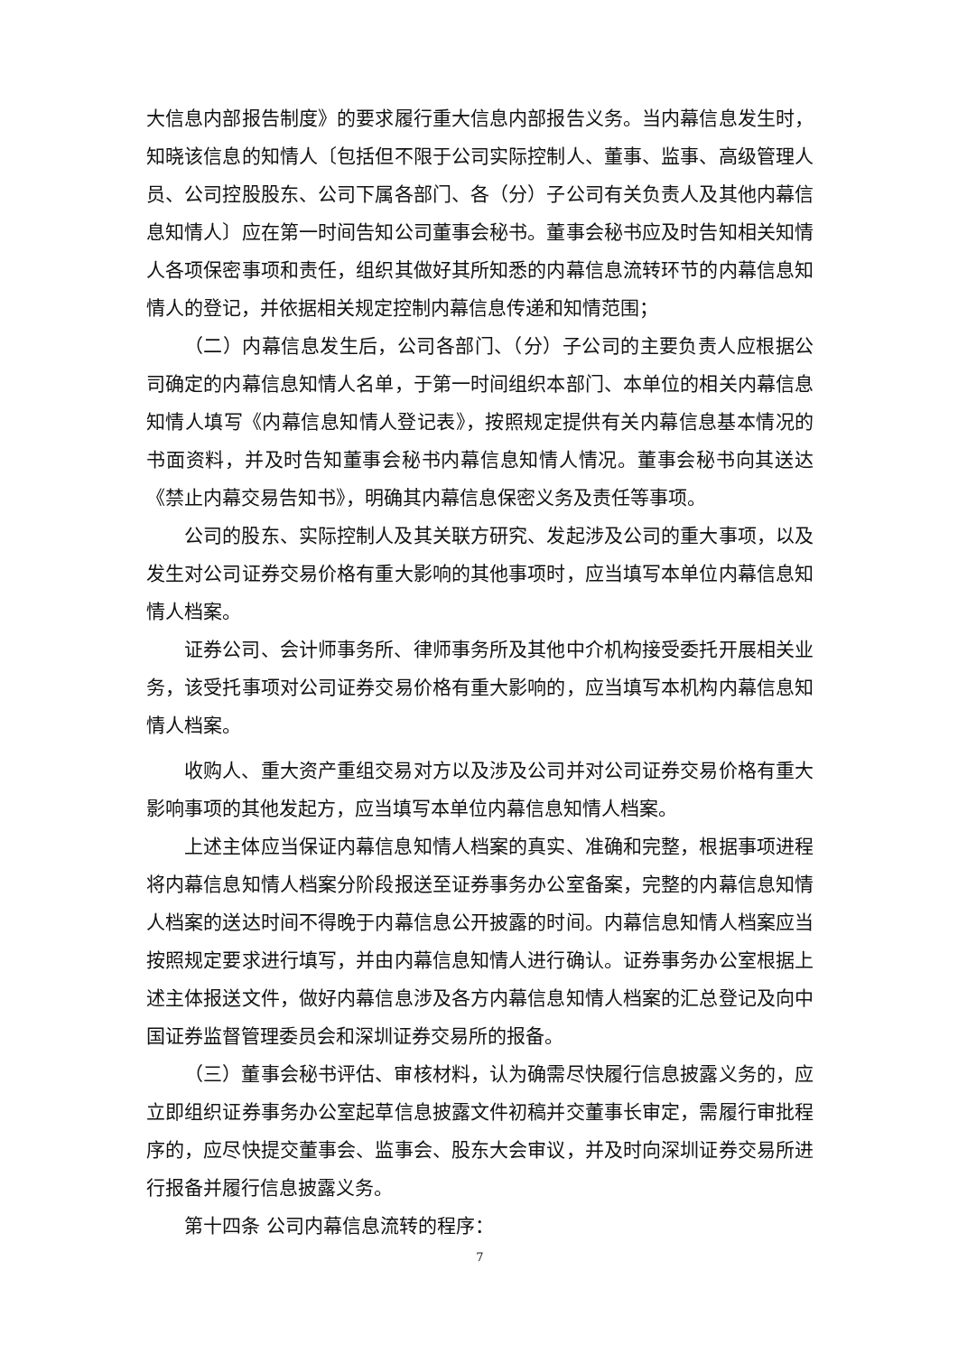大信息内部报告制度》的要求履行重大信息内部报告义务。当内幕信息发生时，知晓该信息的知情人〔包括但不限于公司实际控制人、董事、监事、高级管理人员、公司控股股东、公司下属各部门、各（分）子公司有关负责人及其他内幕信息知情人〕应在第一时间告知公司董事会秘书。董事会秘书应及时告知相关知情人各项保密事项和责任，组织其做好其所知悉的内幕信息流转环节的内幕信息知情人的登记，并依据相关规定控制内幕信息传递和知情范围；
（二）内幕信息发生后，公司各部门、（分）子公司的主要负责人应根据公司确定的内幕信息知情人名单，于第一时间组织本部门、本单位的相关内幕信息知情人填写《内幕信息知情人登记表》，按照规定提供有关内幕信息基本情况的书面资料，并及时告知董事会秘书内幕信息知情人情况。董事会秘书向其送达《禁止内幕交易告知书》，明确其内幕信息保密义务及责任等事项。
公司的股东、实际控制人及其关联方研究、发起涉及公司的重大事项，以及发生对公司证券交易价格有重大影响的其他事项时，应当填写本单位内幕信息知情人档案。
证券公司、会计师事务所、律师事务所及其他中介机构接受委托开展相关业务，该受托事项对公司证券交易价格有重大影响的，应当填写本机构内幕信息知情人档案。
收购人、重大资产重组交易对方以及涉及公司并对公司证券交易价格有重大影响事项的其他发起方，应当填写本单位内幕信息知情人档案。
上述主体应当保证内幕信息知情人档案的真实、准确和完整，根据事项进程将内幕信息知情人档案分阶段报送至证券事务办公室备案，完整的内幕信息知情人档案的送达时间不得晚于内幕信息公开披露的时间。内幕信息知情人档案应当按照规定要求进行填写，并由内幕信息知情人进行确认。证券事务办公室根据上述主体报送文件，做好内幕信息涉及各方内幕信息知情人档案的汇总登记及向中国证券监督管理委员会和深圳证券交易所的报备。
（三）董事会秘书评估、审核材料，认为确需尽快履行信息披露义务的，应立即组织证券事务办公室起草信息披露文件初稿并交董事长审定，需履行审批程序的，应尽快提交董事会、监事会、股东大会审议，并及时向深圳证券交易所进行报备并履行信息披露义务。
第十四条 公司内幕信息流转的程序：
7